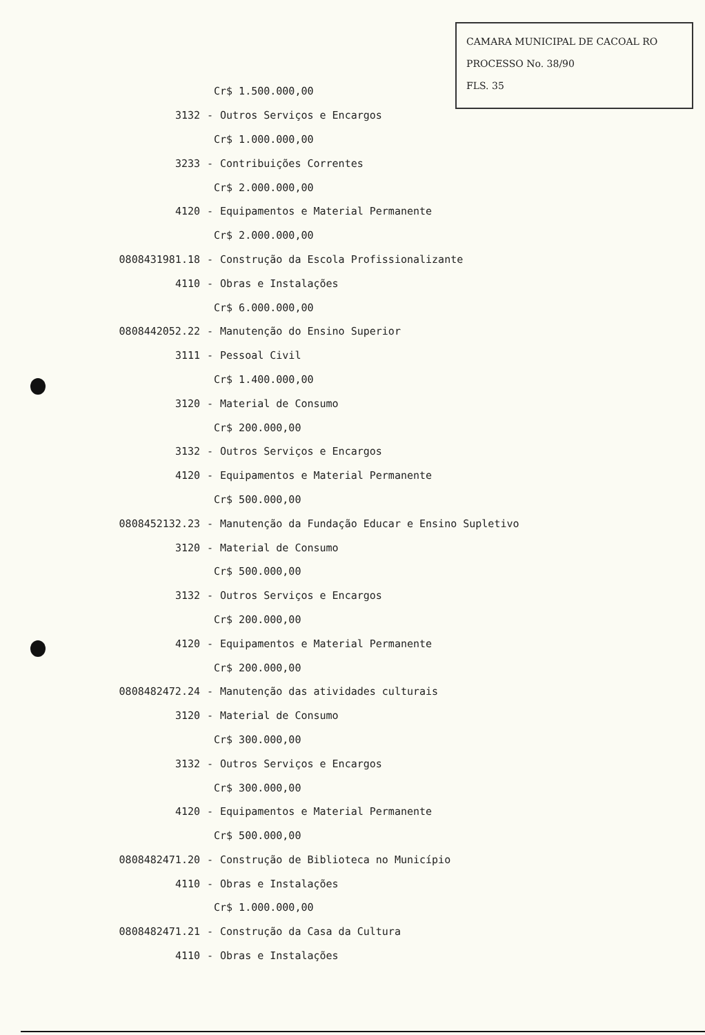CAMARA MUNICIPAL DE CACOAL RO
PROCESSO No. 38/90
FLS. 35
Cr$ 1.500.000,00
3132 - Outros Serviços e Encargos
Cr$ 1.000.000,00
3233 - Contribuições Correntes
Cr$ 2.000.000,00
4120 - Equipamentos e Material Permanente
Cr$ 2.000.000,00
0808431981.18 - Construção da Escola Profissionalizante
4110 - Obras e Instalações
Cr$ 6.000.000,00
0808442052.22 - Manutenção do Ensino Superior
3111 - Pessoal Civil
Cr$ 1.400.000,00
3120 - Material de Consumo
Cr$ 200.000,00
3132 - Outros Serviços e Encargos
4120 - Equipamentos e Material Permanente
Cr$ 500.000,00
0808452132.23 - Manutenção da Fundação Educar e Ensino Supletivo
3120 - Material de Consumo
Cr$ 500.000,00
3132 - Outros Serviços e Encargos
Cr$ 200.000,00
4120 - Equipamentos e Material Permanente
Cr$ 200.000,00
0808482472.24 - Manutenção das atividades culturais
3120 - Material de Consumo
Cr$ 300.000,00
3132 - Outros Serviços e Encargos
Cr$ 300.000,00
4120 - Equipamentos e Material Permanente
Cr$ 500.000,00
0808482471.20 - Construção de Biblioteca no Município
4110 - Obras e Instalações
Cr$ 1.000.000,00
0808482471.21 - Construção da Casa da Cultura
4110 - Obras e Instalações